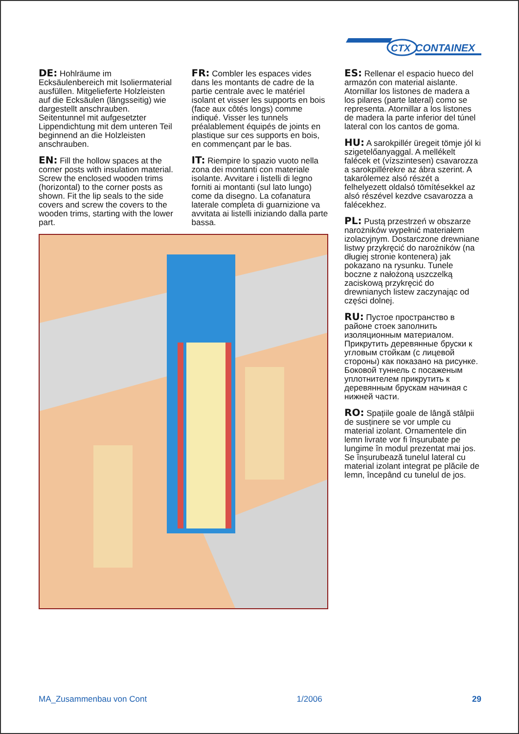CTX
CONTAINEX
DE: Hohlräume im Ecksäulenbereich mit Isoliermaterial ausfüllen. Mitgelieferte Holzleisten auf die Ecksäulen (längsseitig) wie dargestellt anschrauben. Seitentunnel mit aufgesetzter Lippendichtung mit dem unteren Teil beginnend an die Holzleisten anschrauben.
EN: Fill the hollow spaces at the corner posts with insulation material. Screw the enclosed wooden trims (horizontal) to the corner posts as shown. Fit the lip seals to the side covers and screw the covers to the wooden trims, starting with the lower part.
FR: Combler les espaces vides dans les montants de cadre de la partie centrale avec le matériel isolant et visser les supports en bois (face aux côtés longs) comme indiqué. Visser les tunnels préalablement équipés de joints en plastique sur ces supports en bois, en commençant par le bas.
IT: Riempire lo spazio vuoto nella zona dei montanti con materiale isolante. Avvitare i listelli di legno forniti ai montanti (sul lato lungo) come da disegno. La cofanatura laterale completa di guarnizione va avvitata ai listelli iniziando dalla parte bassa.
ES: Rellenar el espacio hueco del armazón con material aislante. Atornillar los listones de madera a los pilares (parte lateral) como se representa. Atornillar a los listones de madera la parte inferior del túnel lateral con los cantos de goma.
HU: A sarokpillér üregeit tömje jól ki szigetelőanyaggal. A mellékelt falécek et (vízszintesen) csavarozza a sarokpillérekre az ábra szerint. A takarólemez alsó részét a felhelyezett oldalsó tömítésekkel az alsó részével kezdve csavarozza a falécekhez.
PL: Pustą przestrzeń w obszarze narożników wypełnić materiałem izolacyjnym. Dostarczone drewniane listwy przykręcić do narożników (na długiej stronie kontenera) jak pokazano na rysunku. Tunele boczne z nałożoną uszczelką zaciskową przykręcić do drewnianych listew zaczynając od części dolnej.
RU: Пустое пространство в районе стоек заполнить изоляционным материалом. Прикрутить деревянные бруски к угловым стойкам (с лицевой стороны) как показано на рисунке. Боковой туннель с посаженым уплотнителем прикрутить к деревянным брускам начиная с нижней части.
RO: Spațiile goale de lângă stâlpii de susținere se vor umple cu material izolant. Ornamentele din lemn livrate vor fi înșurubate pe lungime în modul prezentat mai jos. Se înșurubează tunelul lateral cu material izolant integrat pe plăcile de lemn, începând cu tunelul de jos.
MA_Zusammenbau von Cont 1/2006 29